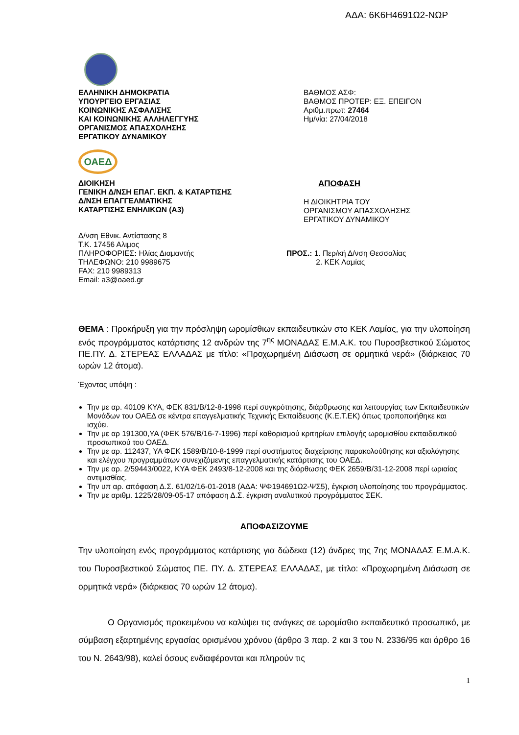ΑΔΑ: 6Κ6Η4691Ω2-ΝΩΡ
ΕΛΛΗΝΙΚΗ ΔΗΜΟΚΡΑΤΙΑ
ΥΠΟΥΡΓΕΙΟ ΕΡΓΑΣΙΑΣ
ΚΟΙΝΩΝΙΚΗΣ ΑΣΦΑΛΙΣΗΣ
ΚΑΙ ΚΟΙΝΩΝΙΚΗΣ ΑΛΛΗΛΕΓΓΥΗΣ
ΟΡΓΑΝΙΣΜΟΣ ΑΠΑΣΧΟΛΗΣΗΣ
ΕΡΓΑΤΙΚΟΥ ΔΥΝΑΜΙΚΟΥ
ΒΑΘΜΟΣ ΑΣΦ:
ΒΑΘΜΟΣ ΠΡΟΤΕΡ: ΕΞ. ΕΠΕΙΓΟΝ
Αριθμ.πρωτ: 27464
Ημ/νία: 27/04/2018
ΟΑΕΔ
ΔΙΟΙΚΗΣΗ
ΓΕΝΙΚΗ Δ/ΝΣΗ ΕΠΑΓ. ΕΚΠ. & ΚΑΤΑΡΤΙΣΗΣ
Δ/ΝΣΗ ΕΠΑΓΓΕΛΜΑΤΙΚΗΣ
ΚΑΤΑΡΤΙΣΗΣ ΕΝΗΛΙΚΩΝ (Α3)
ΑΠΟΦΑΣΗ
Η ΔΙΟΙΚΗΤΡΙΑ ΤΟΥ
ΟΡΓΑΝΙΣΜΟΥ ΑΠΑΣΧΟΛΗΣΗΣ
ΕΡΓΑΤΙΚΟΥ ΔΥΝΑΜΙΚΟΥ
Δ/νση Εθνικ. Αντίστασης 8
Τ.Κ. 17456 Αλιμος
ΠΛΗΡΟΦΟΡΙΕΣ: Ηλίας Διαμαντής
ΤΗΛΕΦΩΝΟ: 210 9989675
FAX: 210 9989313
Email: a3@oaed.gr
ΠΡΟΣ.: 1. Περ/κή Δ/νση Θεσσαλίας
2. ΚΕΚ Λαμίας
ΘΕΜΑ : Προκήρυξη για την πρόσληψη ωρομίσθιων εκπαιδευτικών στο ΚΕΚ Λαμίας, για την υλοποίηση ενός προγράμματος κατάρτισης 12 ανδρών της 7<sup>ης</sup> ΜΟΝΑΔΑΣ Ε.Μ.Α.Κ. του Πυροσβεστικού Σώματος ΠΕ.ΠΥ. Δ. ΣΤΕΡΕΑΣ ΕΛΛΑΔΑΣ με τίτλο: «Προχωρημένη Διάσωση σε ορμητικά νερά» (διάρκειας 70 ωρών 12 άτομα).
Έχοντας υπόψη :
Την με αρ. 40109 ΚΥΑ, ΦΕΚ 831/Β/12-8-1998 περί συγκρότησης, διάρθρωσης και λειτουργίας των Εκπαιδευτικών Μονάδων του ΟΑΕΔ σε κέντρα επαγγελματικής Τεχνικής Εκπαίδευσης (Κ.Ε.Τ.ΕΚ) όπως τροποποιήθηκε και ισχύει.
Την με αρ 191300,ΥΑ (ΦΕΚ 576/Β/16-7-1996) περί καθορισμού κριτηρίων επιλογής ωρομισθίου εκπαιδευτικού προσωπικού του ΟΑΕΔ.
Την με αρ. 112437, ΥΑ ΦΕΚ 1589/Β/10-8-1999 περί συστήματος διαχείρισης παρακολούθησης και αξιολόγησης και ελέγχου προγραμμάτων συνεχιζόμενης επαγγελματικής κατάρτισης του ΟΑΕΔ.
Την με αρ. 2/59443/0022, ΚΥΑ ΦΕΚ 2493/8-12-2008 και της διόρθωσης ΦΕΚ 2659/Β/31-12-2008 περί ωριαίας αντιμισθίας.
Την υπ αρ. απόφαση Δ.Σ. 61/02/16-01-2018 (ΑΔΑ: ΨΦ194691Ω2-ΨΣ5), έγκριση υλοποίησης του προγράμματος.
Την με αριθμ. 1225/28/09-05-17 απόφαση Δ.Σ. έγκριση αναλυτικού προγράμματος ΣΕΚ.
ΑΠΟΦΑΣΙΖΟΥΜΕ
Την υλοποίηση ενός προγράμματος κατάρτισης για δώδεκα (12) άνδρες της 7ης ΜΟΝΑΔΑΣ Ε.Μ.Α.Κ. του Πυροσβεστικού Σώματος ΠΕ. ΠΥ. Δ. ΣΤΕΡΕΑΣ ΕΛΛΑΔΑΣ, με τίτλο: «Προχωρημένη Διάσωση σε ορμητικά νερά» (διάρκειας 70 ωρών 12 άτομα).
Ο Οργανισμός προκειμένου να καλύψει τις ανάγκες σε ωρομίσθιο εκπαιδευτικό προσωπικό, με σύμβαση εξαρτημένης εργασίας ορισμένου χρόνου (άρθρο 3 παρ. 2 και 3 του Ν. 2336/95 και άρθρο 16 του Ν. 2643/98), καλεί όσους ενδιαφέρονται και πληρούν τις
1